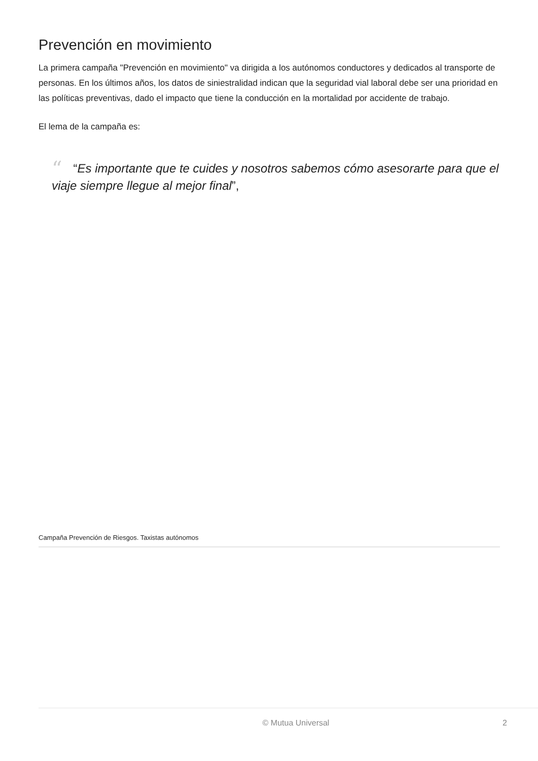Prevención en movimiento
La primera campaña "Prevención en movimiento" va dirigida a los autónomos conductores y dedicados al transporte de personas. En los últimos años, los datos de siniestralidad indican que la seguridad vial laboral debe ser una prioridad en las políticas preventivas, dado el impacto que tiene la conducción en la mortalidad por accidente de trabajo.
El lema de la campaña es:
““Es importante que te cuides y nosotros sabemos cómo asesorarte para que el viaje siempre llegue al mejor final”,
Campaña Prevención de Riesgos. Taxistas autónomos
© Mutua Universal 2